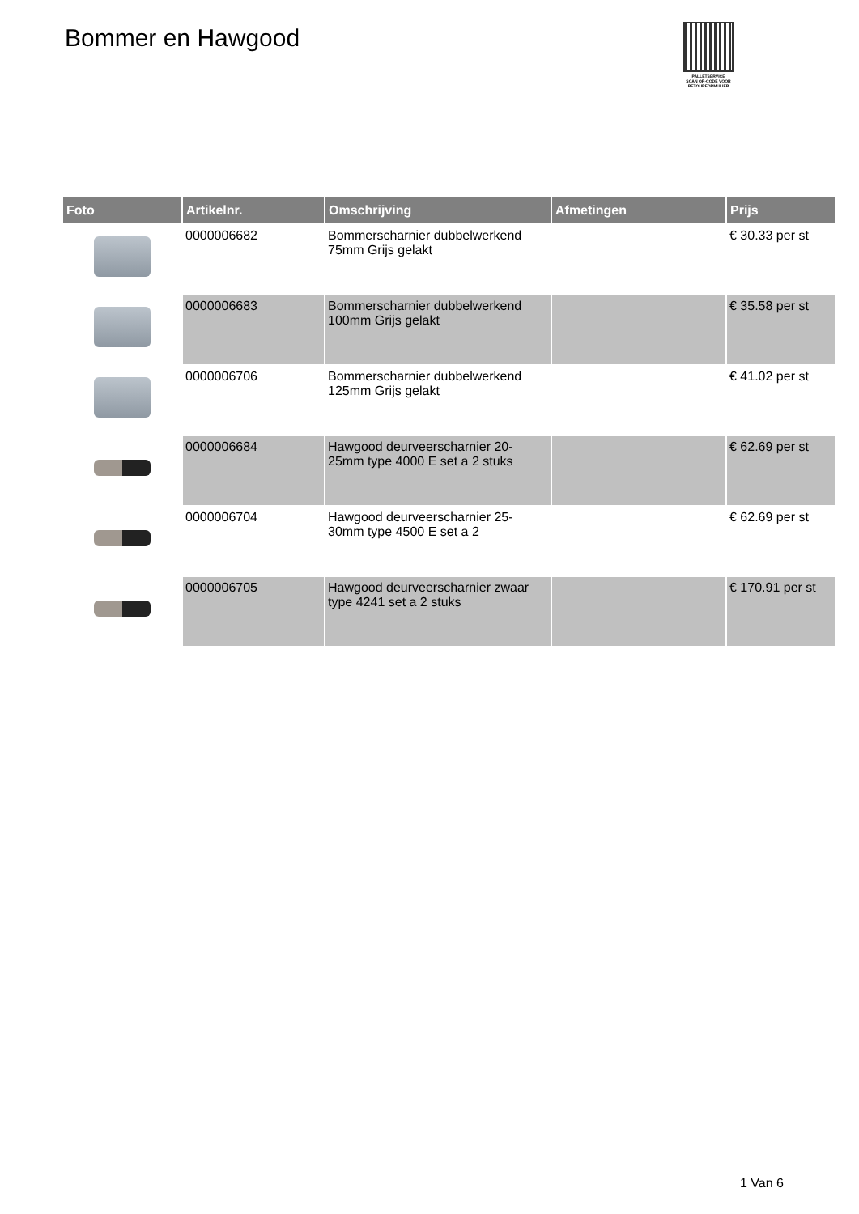Bommer en Hawgood
PALLETSERVICE
SCAN QR-CODE VOOR RETOURFORMULIER
| Foto | Artikelnr. | Omschrijving | Afmetingen | Prijs |
| --- | --- | --- | --- | --- |
| | 0000006682 | Bommerscharnier dubbelwerkend 75mm Grijs gelakt | | € 30.33 per st |
| | 0000006683 | Bommerscharnier dubbelwerkend 100mm Grijs gelakt | | € 35.58 per st |
| | 0000006706 | Bommerscharnier dubbelwerkend 125mm Grijs gelakt | | € 41.02 per st |
| | 0000006684 | Hawgood deurveerscharnier 20-25mm type 4000 E set a 2 stuks | | € 62.69 per st |
| | 0000006704 | Hawgood deurveerscharnier 25-30mm type 4500 E set a 2 | | € 62.69 per st |
| | 0000006705 | Hawgood deurveerscharnier zwaar type 4241 set a 2 stuks | | € 170.91 per st |
1 Van 6